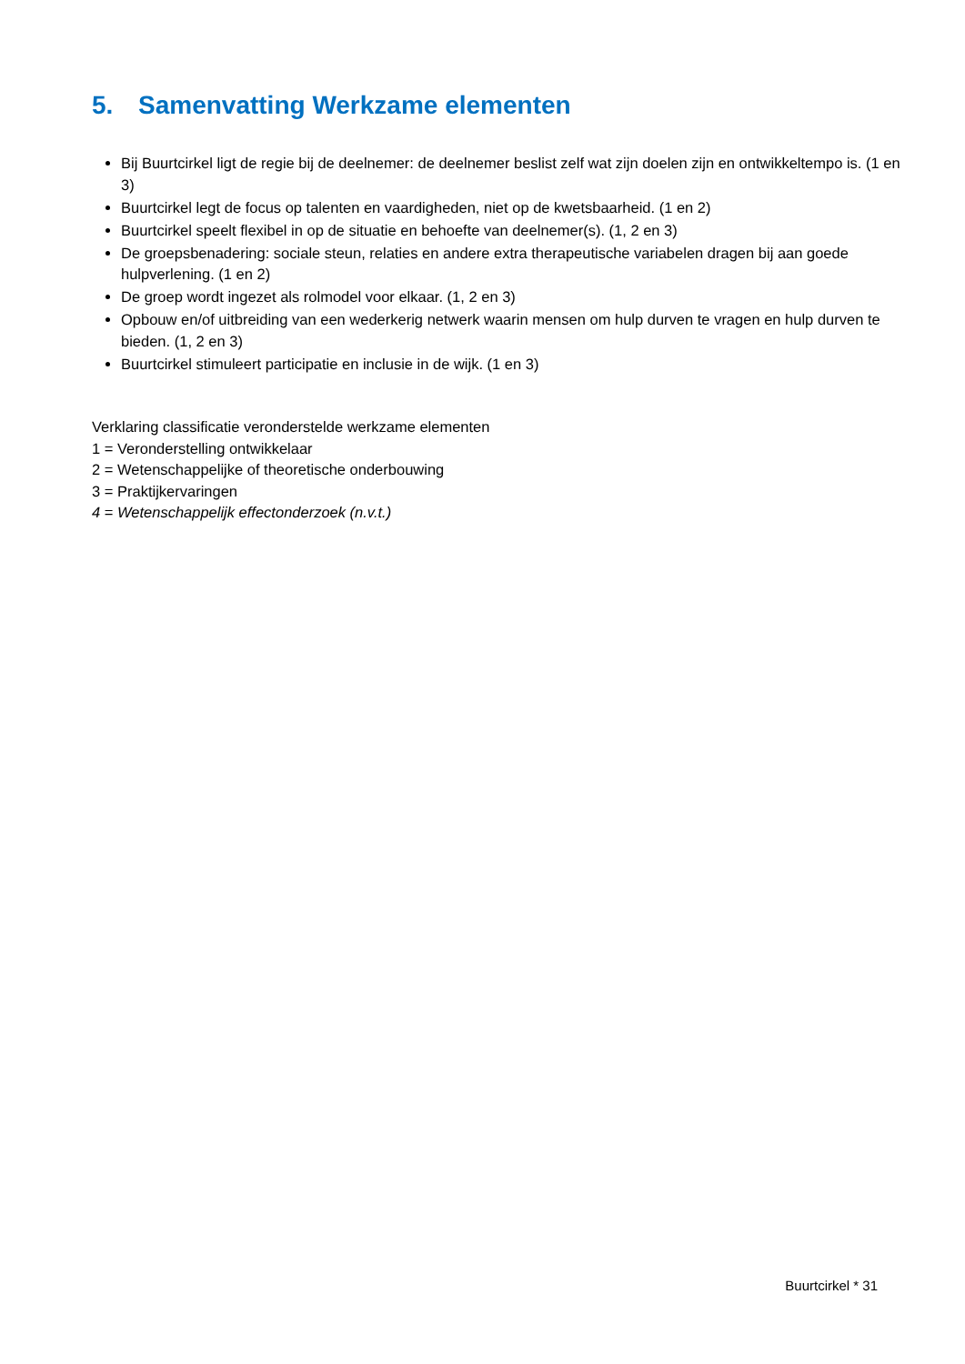5. Samenvatting Werkzame elementen
Bij Buurtcirkel ligt de regie bij de deelnemer: de deelnemer beslist zelf wat zijn doelen zijn en ontwikkeltempo is. (1 en 3)
Buurtcirkel legt de focus op talenten en vaardigheden, niet op de kwetsbaarheid. (1 en 2)
Buurtcirkel speelt flexibel in op de situatie en behoefte van deelnemer(s). (1, 2 en 3)
De groepsbenadering: sociale steun, relaties en andere extra therapeutische variabelen dragen bij aan goede hulpverlening. (1 en 2)
De groep wordt ingezet als rolmodel voor elkaar. (1, 2 en 3)
Opbouw en/of uitbreiding van een wederkerig netwerk waarin mensen om hulp durven te vragen en hulp durven te bieden. (1, 2 en 3)
Buurtcirkel stimuleert participatie en inclusie in de wijk. (1 en 3)
Verklaring classificatie veronderstelde werkzame elementen
1 = Veronderstelling ontwikkelaar
2 = Wetenschappelijke of theoretische onderbouwing
3 = Praktijkervaringen
4 = Wetenschappelijk effectonderzoek (n.v.t.)
Buurtcirkel * 31